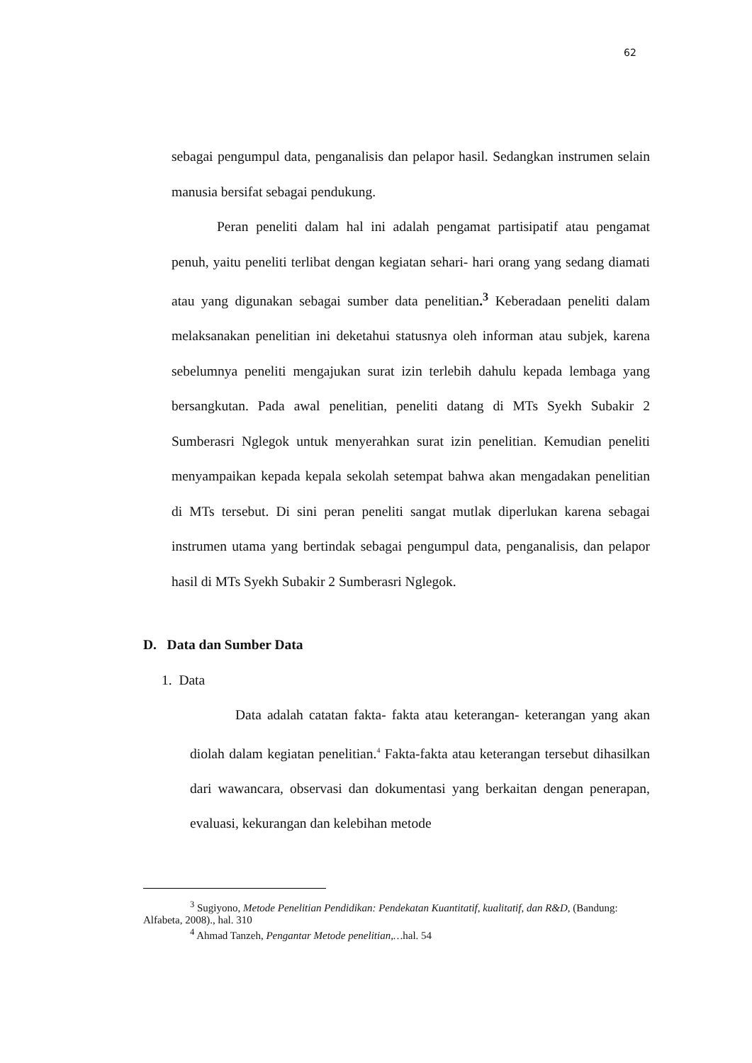62
sebagai pengumpul data, penganalisis dan pelapor hasil. Sedangkan instrumen selain manusia bersifat sebagai pendukung.
Peran peneliti dalam hal ini adalah pengamat partisipatif atau pengamat penuh, yaitu peneliti terlibat dengan kegiatan sehari- hari orang yang sedang diamati atau yang digunakan sebagai sumber data penelitian.<sup>3</sup> Keberadaan peneliti dalam melaksanakan penelitian ini deketahui statusnya oleh informan atau subjek, karena sebelumnya peneliti mengajukan surat izin terlebih dahulu kepada lembaga yang bersangkutan. Pada awal penelitian, peneliti datang di MTs Syekh Subakir 2 Sumberasri Nglegok untuk menyerahkan surat izin penelitian. Kemudian peneliti menyampaikan kepada kepala sekolah setempat bahwa akan mengadakan penelitian di MTs tersebut. Di sini peran peneliti sangat mutlak diperlukan karena sebagai instrumen utama yang bertindak sebagai pengumpul data, penganalisis, dan pelapor hasil di MTs Syekh Subakir 2 Sumberasri Nglegok.
D. Data dan Sumber Data
1. Data
Data adalah catatan fakta- fakta atau keterangan- keterangan yang akan diolah dalam kegiatan penelitian.<sup>4</sup> Fakta-fakta atau keterangan tersebut dihasilkan dari wawancara, observasi dan dokumentasi yang berkaitan dengan penerapan, evaluasi, kekurangan dan kelebihan metode
<sup>3</sup> Sugiyono, Metode Penelitian Pendidikan: Pendekatan Kuantitatif, kualitatif, dan R&D, (Bandung: Alfabeta, 2008)., hal. 310
<sup>4</sup> Ahmad Tanzeh, Pengantar Metode penelitian,…hal. 54